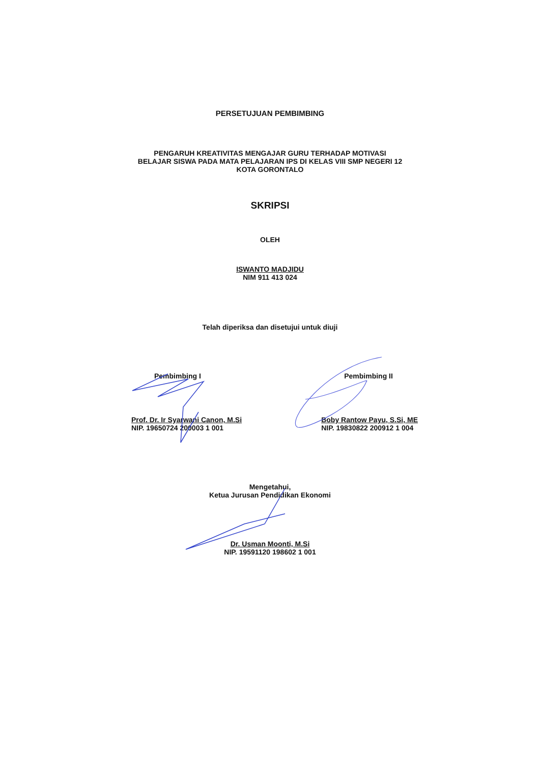PERSETUJUAN PEMBIMBING
PENGARUH KREATIVITAS MENGAJAR GURU TERHADAP MOTIVASI
BELAJAR SISWA PADA MATA PELAJARAN IPS DI KELAS VIII SMP NEGERI 12
KOTA GORONTALO
SKRIPSI
OLEH
ISWANTO MADJIDU
NIM 911 413 024
Telah diperiksa dan disetujui untuk diuji
Pembimbing I
Prof. Dr. Ir Syarwani Canon, M.Si
NIP. 19650724 200003 1 001
Pembimbing II
Boby Rantow Payu, S.Si, ME
NIP. 19830822 200912 1 004
Mengetahui,
Ketua Jurusan Pendidikan Ekonomi
Dr. Usman Moonti, M.Si
NIP. 19591120 198602 1 001